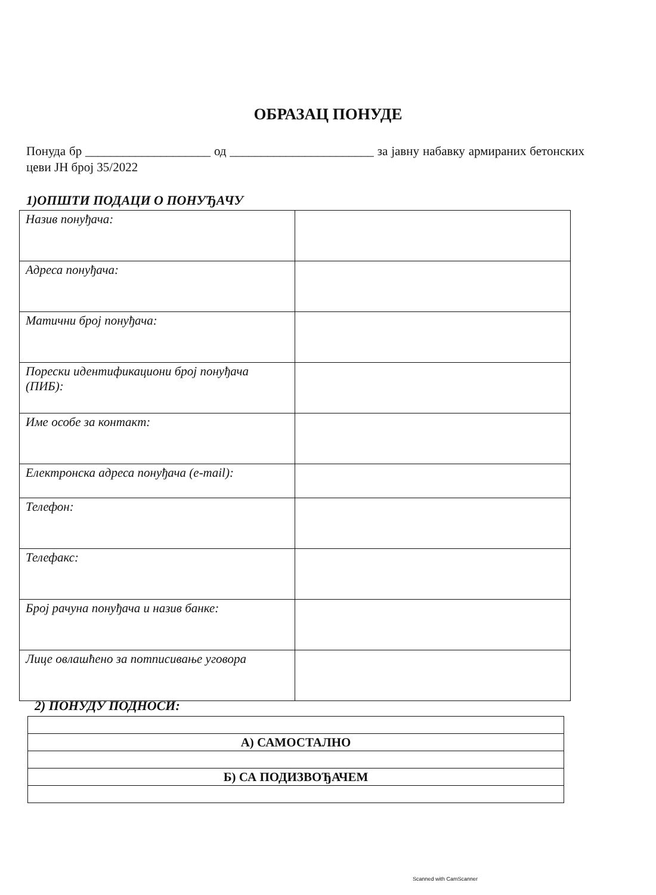ОБРАЗАЦ ПОНУДЕ
Понуда бр ____________________ од _______________________ за јавну набавку армираних бетонских цеви ЈН број 35/2022
1)ОПШТИ ПОДАЦИ О ПОНУЂАЧУ
| Назив понуђача: | |
| Адреса понуђача: | |
| Матични број понуђача: | |
| Порески идентификациони број понуђача (ПИБ): | |
| Име особе за контакт: | |
| Електронска адреса понуђача (e-mail): | |
| Телефон: | |
| Телефакс: | |
| Број рачуна понуђача и назив банке: | |
| Лице овлашћено за потписивање уговора | |
2) ПОНУДУ ПОДНОСИ:
| А) САМОСТАЛНО |
| Б) СА ПОДИЗВОЂАЧЕМ |
Scanned with CamScanner